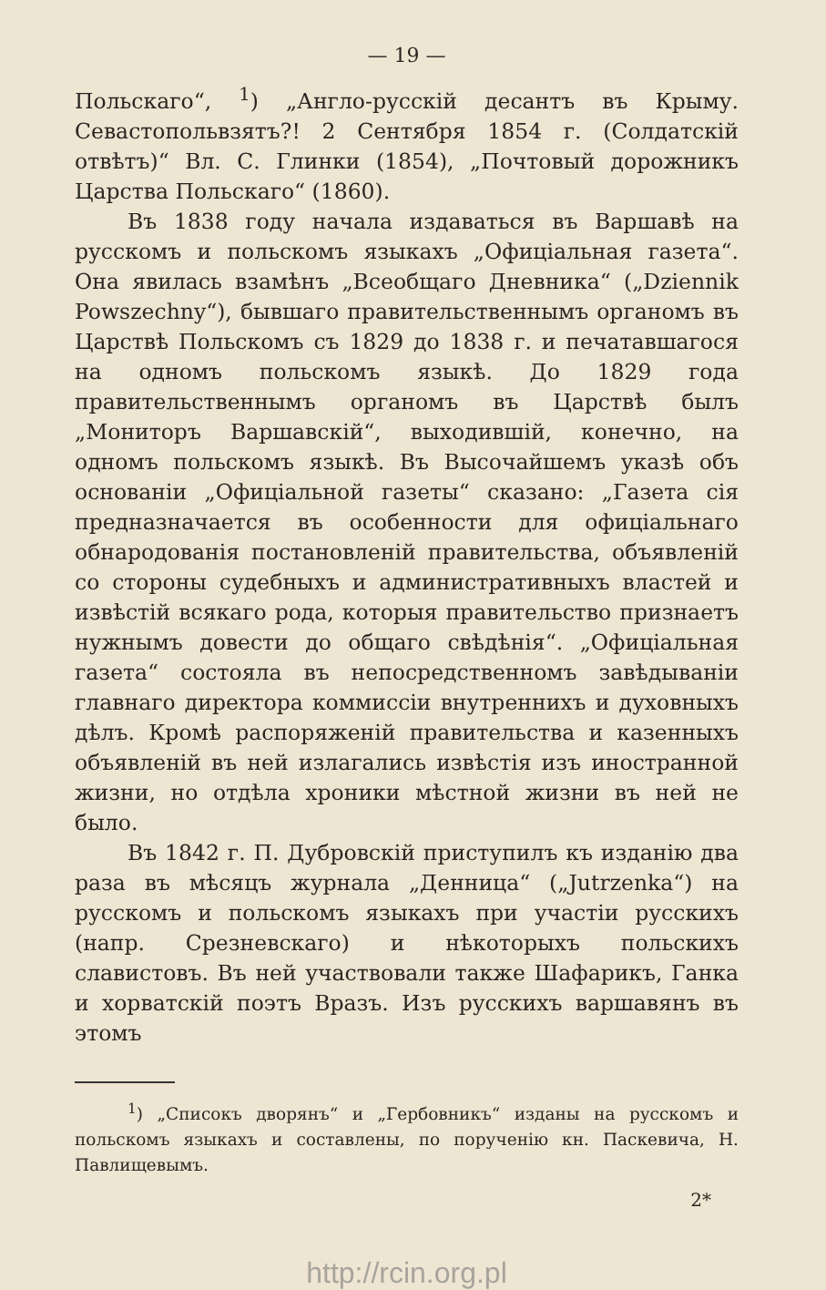— 19 —
Польскаго“, <sup>1</sup>) „Англо-русскій десантъ въ Крыму. Севастопольвзятъ?! 2 Сентября 1854 г. (Солдатскій отвѣтъ)“ Вл. С. Глинки (1854), „Почтовый дорожникъ Царства Польскаго“ (1860).
Въ 1838 году начала издаваться въ Варшавѣ на русскомъ и польскомъ языкахъ „Офиціальная газета“. Она явилась взамѣнъ „Всеобщаго Дневника“ („Dziennik Powszechny“), бывшаго правительственнымъ органомъ въ Царствѣ Польскомъ съ 1829 до 1838 г. и печатавшагося на одномъ польскомъ языкѣ. До 1829 года правительственнымъ органомъ въ Царствѣ былъ „Мониторъ Варшавскій“, выходившій, конечно, на одномъ польскомъ языкѣ. Въ Высочайшемъ указѣ объ основаніи „Офиціальной газеты“ сказано: „Газета сія предназначается въ особенности для офиціальнаго обнародованія постановленій правительства, объявленій со стороны судебныхъ и административныхъ властей и извѣстій всякаго рода, которыя правительство признаетъ нужнымъ довести до общаго свѣдѣнія“. „Офиціальная газета“ состояла въ непосредственномъ завѣдываніи главнаго директора коммиссіи внутреннихъ и духовныхъ дѣлъ. Кромѣ распоряженій правительства и казенныхъ объявленій въ ней излагались извѣстія изъ иностранной жизни, но отдѣла хроники мѣстной жизни въ ней не было.
Въ 1842 г. П. Дубровскій приступилъ къ изданію два раза въ мѣсяцъ журнала „Денница“ („Jutrzenka“) на русскомъ и польскомъ языкахъ при участіи русскихъ (напр. Срезневскаго) и нѣкоторыхъ польскихъ славистовъ. Въ ней участвовали также Шафарикъ, Ганка и хорватскій поэтъ Вразъ. Изъ русскихъ варшавянъ въ этомъ
<sup>1</sup>) „Списокъ дворянъ“ и „Гербовникъ“ изданы на русскомъ и польскомъ языкахъ и составлены, по порученію кн. Паскевича, Н. Павлищевымъ.
2*
http://rcin.org.pl